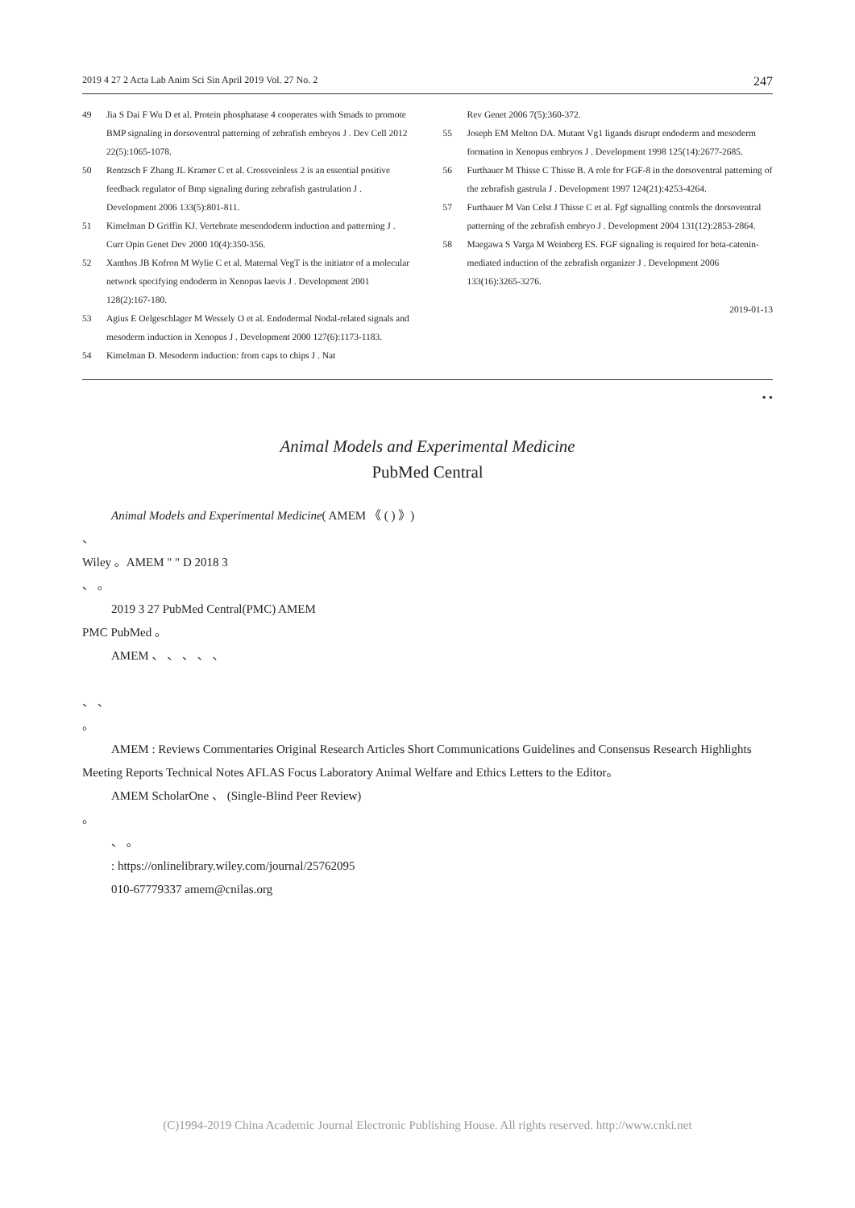2019 4 27 2 Acta Lab Anim Sci Sin April 2019 Vol. 27 No. 2 247
49 Jia S Dai F Wu D et al. Protein phosphatase 4 cooperates with Smads to promote BMP signaling in dorsoventral patterning of zebrafish embryos J . Dev Cell 2012 22(5):1065-1078.
50 Rentzsch F Zhang JL Kramer C et al. Crossveinless 2 is an essential positive feedback regulator of Bmp signaling during zebrafish gastrulation J . Development 2006 133(5):801-811.
51 Kimelman D Griffin KJ. Vertebrate mesendoderm induction and patterning J . Curr Opin Genet Dev 2000 10(4):350-356.
52 Xanthos JB Kofron M Wylie C et al. Maternal VegT is the initiator of a molecular network specifying endoderm in Xenopus laevis J . Development 2001 128(2):167-180.
53 Agius E Oelgeschlager M Wessely O et al. Endodermal Nodal-related signals and mesoderm induction in Xenopus J . Development 2000 127(6):1173-1183.
54 Kimelman D. Mesoderm induction: from caps to chips J . Nat
Rev Genet 2006 7(5):360-372.
55 Joseph EM Melton DA. Mutant Vg1 ligands disrupt endoderm and mesoderm formation in Xenopus embryos J . Development 1998 125(14):2677-2685.
56 Furthauer M Thisse C Thisse B. A role for FGF-8 in the dorsoventral patterning of the zebrafish gastrula J . Development 1997 124(21):4253-4264.
57 Furthauer M Van Celst J Thisse C et al. Fgf signalling controls the dorsoventral patterning of the zebrafish embryo J . Development 2004 131(12):2853-2864.
58 Maegawa S Varga M Weinberg ES. FGF signaling is required for beta-catenin-mediated induction of the zebrafish organizer J . Development 2006 133(16):3265-3276.
2019-01-13
• •
Animal Models and Experimental Medicine
PubMed Central
Animal Models and Experimental Medicine( AMEM 《 ( ) 》)
、
Wiley 。AMEM " " D 2018 3
、 。
2019 3 27 PubMed Central(PMC) AMEM
PMC PubMed 。
AMEM 、 、 、 、 、
、 、
。
AMEM : Reviews Commentaries Original Research Articles Short Communications Guidelines and Consensus Research Highlights Meeting Reports Technical Notes AFLAS Focus Laboratory Animal Welfare and Ethics Letters to the Editor。
AMEM ScholarOne 、 (Single-Blind Peer Review)
。
、 。
: https://onlinelibrary.wiley.com/journal/25762095
010-67779337 amem@cnilas.org
(C)1994-2019 China Academic Journal Electronic Publishing House. All rights reserved. http://www.cnki.net